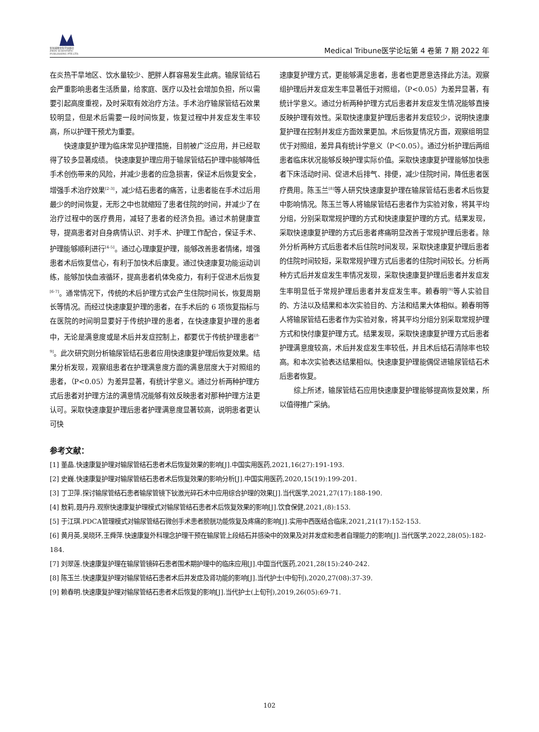新加坡图文科学出版社
ZWIN SCIENTIFIC PUBLISHING PTE.LTD.
Medical Tribune医学论坛第 4 卷第 7 期 2022 年
在炎热干旱地区、饮水量较少、肥胖人群容易发生此病。输尿管结石会严重影响患者生活质量，给家庭、医疗以及社会增加负担，所以需要引起高度重视，及时采取有效治疗方法。手术治疗输尿管结石效果较明显，但是术后需要一段时间恢复，恢复过程中并发症发生率较高，所以护理干预尤为重要。
快速康复护理为临床常见护理措施，目前被广泛应用，并已经取得了较多显著成绩。 快速康复护理应用于输尿管结石护理中能够降低手术创伤带来的风险，并减少患者的应急损害，保证术后恢复安全，增强手术治疗效果<sup>[2-3]</sup>，减少结石患者的痛苦，让患者能在手术过后用最少的时间恢复，无形之中也就缩短了患者住院的时间，并减少了在治疗过程中的医疗费用，减轻了患者的经济负担。通过术前健康宣导，提高患者对自身病情认识、对手术、护理工作配合，保证手术、护理能够顺利进行<sup>[4-5]</sup>。通过心理康复护理，能够改善患者情绪，增强患者术后恢复信心，有利于加快术后康复。通过快速康复功能运动训练，能够加快血液循环，提高患者机体免疫力，有利于促进术后恢复<sup>[6-7]</sup>。通常情况下，传统的术后护理方式会产生住院时间长，恢复周期长等情况。而经过快速康复护理的患者，在手术后的 6 项恢复指标与在医院的时间明显要好于传统护理的患者，在快速康复护理的患者中，无论是满意度或是术后并发症控制上，都要优于传统护理患者<sup>[8-9]</sup>。此次研究则分析输尿管结石患者应用快速康复护理后恢复效果。结果分析发现，观察组患者在护理满意度方面的满意层度大于对照组的患者，（P<0.05）为差异显著，有统计学意义。通过分析两种护理方式后患者对护理方法的满意情况能够有效反映患者对那种护理方法更认可。采取快速康复护理后患者护理满意度显著较高，说明患者更认可快
速康复护理方式，更能够满足患者，患者也更愿意选择此方法。观察组护理后并发症发生率显著低于对照组，（P<0.05）为差异显著，有统计学意义。通过分析两种护理方式后患者并发症发生情况能够直接反映护理有效性。采取快速康复护理后患者并发症较少，说明快速康复护理在控制并发症方面效果更加。术后恢复情况方面，观察组明显优于对照组，差异具有统计学意义（P＜0.05）。通过分析护理后两组患者临床状况能够反映护理实际价值。采取快速康复护理能够加快患者下床活动时间、促进术后排气、排便，减少住院时间，降低患者医疗费用。陈玉兰<sup>[8]</sup>等人研究快速康复护理在输尿管结石患者术后恢复中影响情况。陈玉兰等人将输尿管结石患者作为实验对象，将其平均分组，分别采取常规护理的方式和快速康复护理的方式。结果发现，采取快速康复护理的方式后患者疼痛明显改善于常规护理后患者。除外分析两种方式后患者术后住院时间发现，采取快速康复护理后患者的住院时间较短，采取常规护理方式后患者的住院时间较长。分析两种方式后并发症发生率情况发现，采取快速康复护理后患者并发症发生率明显低于常规护理后患者并发症发生率。赖春明<sup>[9]</sup>等人实验目的、方法以及结果和本次实验目的、方法和结果大体相似。赖春明等人将输尿管结石患者作为实验对象，将其平均分组分别采取常规护理方式和快付康复护理方式。结果发现，采取快速康复护理方式后患者护理满意度较高，术后并发症发生率较低，并且术后结石清除率也较高。和本次实验表达结果相似。快速康复护理能偶促进输尿管结石术后患者恢复。
综上所述，输尿管结石应用快速康复护理能够提高恢复效果，所以值得推广采纳。
参考文献：
[1] 董晶.快速康复护理对输尿管结石患者术后恢复效果的影响[J].中国实用医药,2021,16(27):191-193.
[2] 史巍.快速康复护理对输尿管结石患者术后恢复效果的影响分析[J].中国实用医药,2020,15(19):199-201.
[3] 丁卫萍.探讨输尿管结石患者输尿管镜下钬激光碎石术中应用综合护理的效果[J].当代医学,2021,27(17):188-190.
[4] 敖莉,聂丹丹.观察快速康复护理模式对输尿管结石患者术后恢复效果的影响[J].饮食保健,2021,(8):153.
[5] 于江琪.PDCA管理模式对输尿管结石微创手术患者膀胱功能恢复及疼痛的影响[J].实用中西医结合临床,2021,21(17):152-153.
[6] 黄月英,吴晓环,王舜萍.快速康复外科理念护理干预在输尿管上段结石并感染中的效果及对并发症和患者自理能力的影响[J].当代医学,2022,28(05):182-184.
[7] 刘翠莲.快速康复护理在输尿管镜碎石患者围术期护理中的临床应用[J].中国当代医药,2021,28(15):240-242.
[8] 陈玉兰.快速康复护理对输尿管结石患者术后并发症及肾功能的影响[J].当代护士(中旬刊),2020,27(08):37-39.
[9] 赖春明.快速康复护理对输尿管结石患者术后恢复的影响[J].当代护士(上旬刊),2019,26(05):69-71.
102